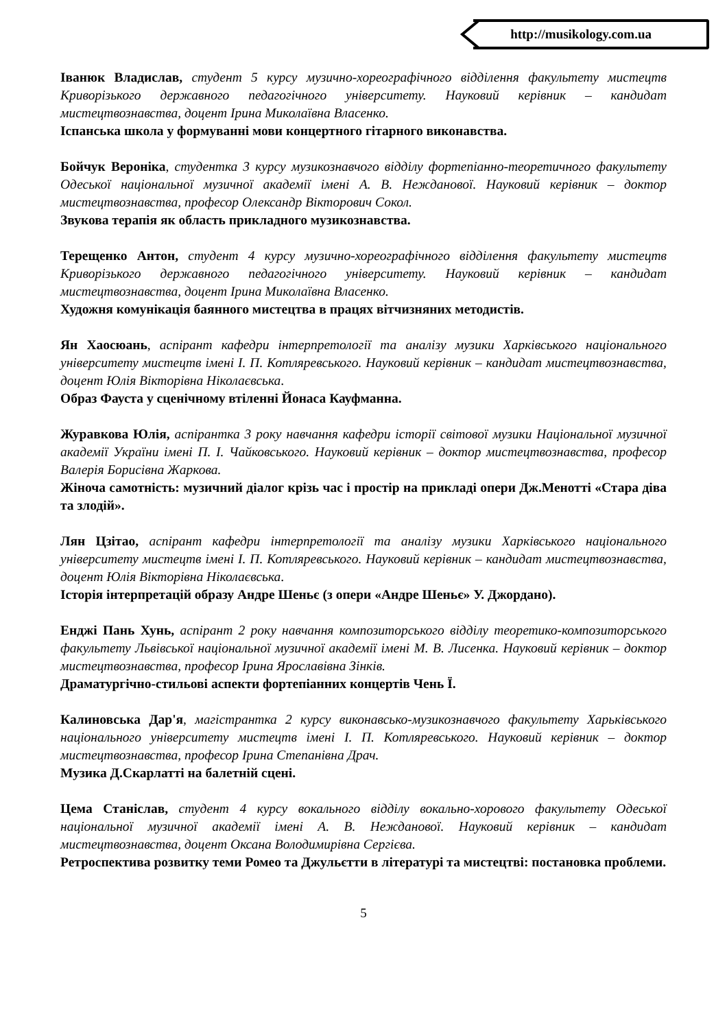http://musikology.com.ua
Іванюк Владислав, студент 5 курсу музично-хореографічного відділення факультету мистецтв Криворізького державного педагогічного університету. Науковий керівник – кандидат мистецтвознавства, доцент Ірина Миколаївна Власенко.
Іспанська школа у формуванні мови концертного гітарного виконавства.
Бойчук Вероніка, студентка 3 курсу музикознавчого відділу фортепіанно-теоретичного факультету Одеської національної музичної академії імені А. В. Нежданової. Науковий керівник – доктор мистецтвознавства, професор Олександр Вікторович Сокол.
Звукова терапія як область прикладного музикознавства.
Терещенко Антон, студент 4 курсу музично-хореографічного відділення факультету мистецтв Криворізького державного педагогічного університету. Науковий керівник – кандидат мистецтвознавства, доцент Ірина Миколаївна Власенко.
Художня комунікація баянного мистецтва в працях вітчизняних методистів.
Ян Хаосюань, аспірант кафедри інтерпретології та аналізу музики Харківського національного університету мистецтв імені І. П. Котляревського. Науковий керівник – кандидат мистецтвознавства, доцент Юлія Вікторівна Ніколаєвська.
Образ Фауста у сценічному втіленні Йонаса Кауфманна.
Журавкова Юлія, аспірантка 3 року навчання кафедри історії світової музики Національної музичної академії України імені П. І. Чайковського. Науковий керівник – доктор мистецтвознавства, професор Валерія Борисівна Жаркова.
Жіноча самотність: музичний діалог крізь час і простір на прикладі опери Дж.Менотті «Стара діва та злодій».
Лян Цзітао, аспірант кафедри інтерпретології та аналізу музики Харківського національного університету мистецтв імені І. П. Котляревського. Науковий керівник – кандидат мистецтвознавства, доцент Юлія Вікторівна Ніколаєвська.
Історія інтерпретацій образу Андре Шеньє (з опери «Андре Шеньє» У. Джордано).
Енджі Пань Хунь, аспірант 2 року навчання композиторського відділу теоретико-композиторського факультету Львівської національної музичної академії імені М. В. Лисенка. Науковий керівник – доктор мистецтвознавства, професор Ірина Ярославівна Зінків.
Драматургічно-стильові аспекти фортепіанних концертів Чень Ї.
Калиновська Дар'я, магістрантка 2 курсу виконавсько-музикознавчого факультету Харьківського національного університету мистецтв імені І. П. Котляревського. Науковий керівник – доктор мистецтвознавства, професор Ірина Степанівна Драч.
Музика Д.Скарлатті на балетній сцені.
Цема Станіслав, студент 4 курсу вокального відділу вокально-хорового факультету Одеської національної музичної академії імені А. В. Нежданової. Науковий керівник – кандидат мистецтвознавства, доцент Оксана Володимирівна Сергієва.
Ретроспектива розвитку теми Ромео та Джульєтти в літературі та мистецтві: постановка проблеми.
5